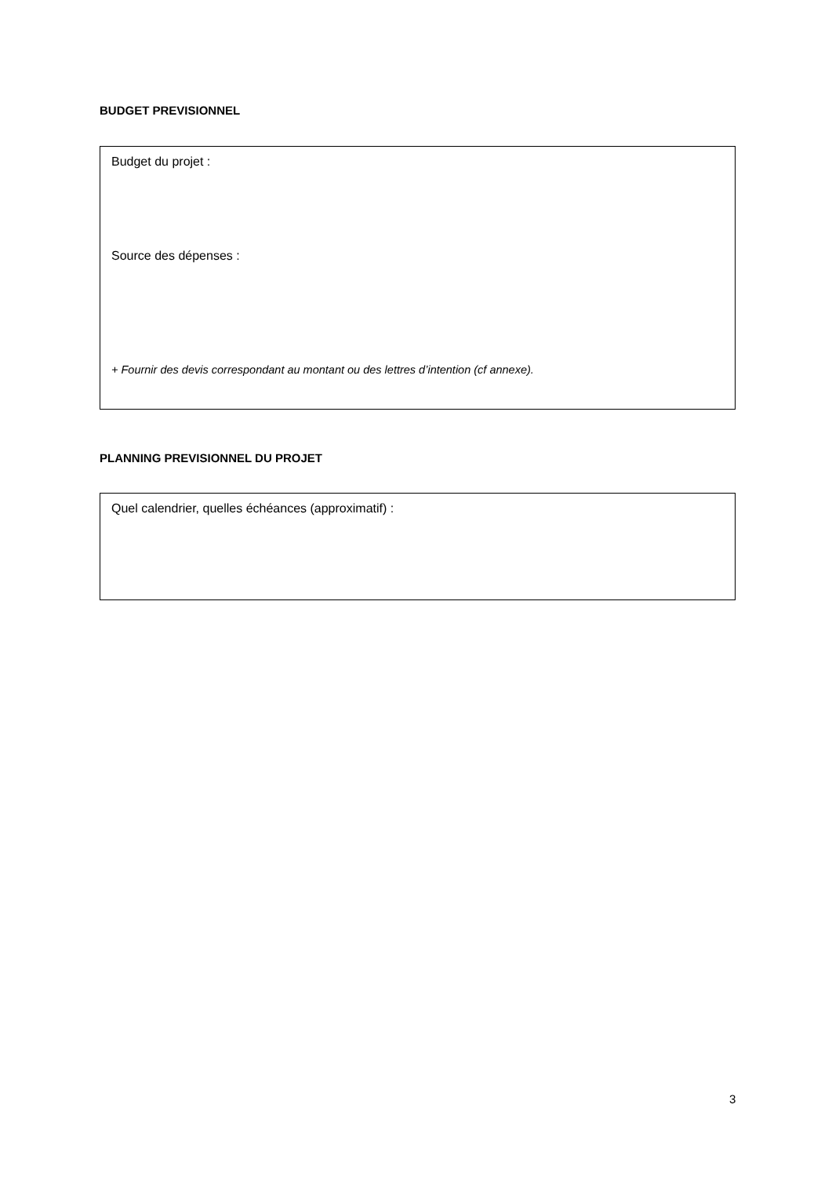BUDGET PREVISIONNEL
Budget du projet :
Source des dépenses :
+ Fournir des devis correspondant au montant ou des lettres d’intention (cf annexe).
PLANNING PREVISIONNEL DU PROJET
Quel calendrier, quelles échéances (approximatif) :
3